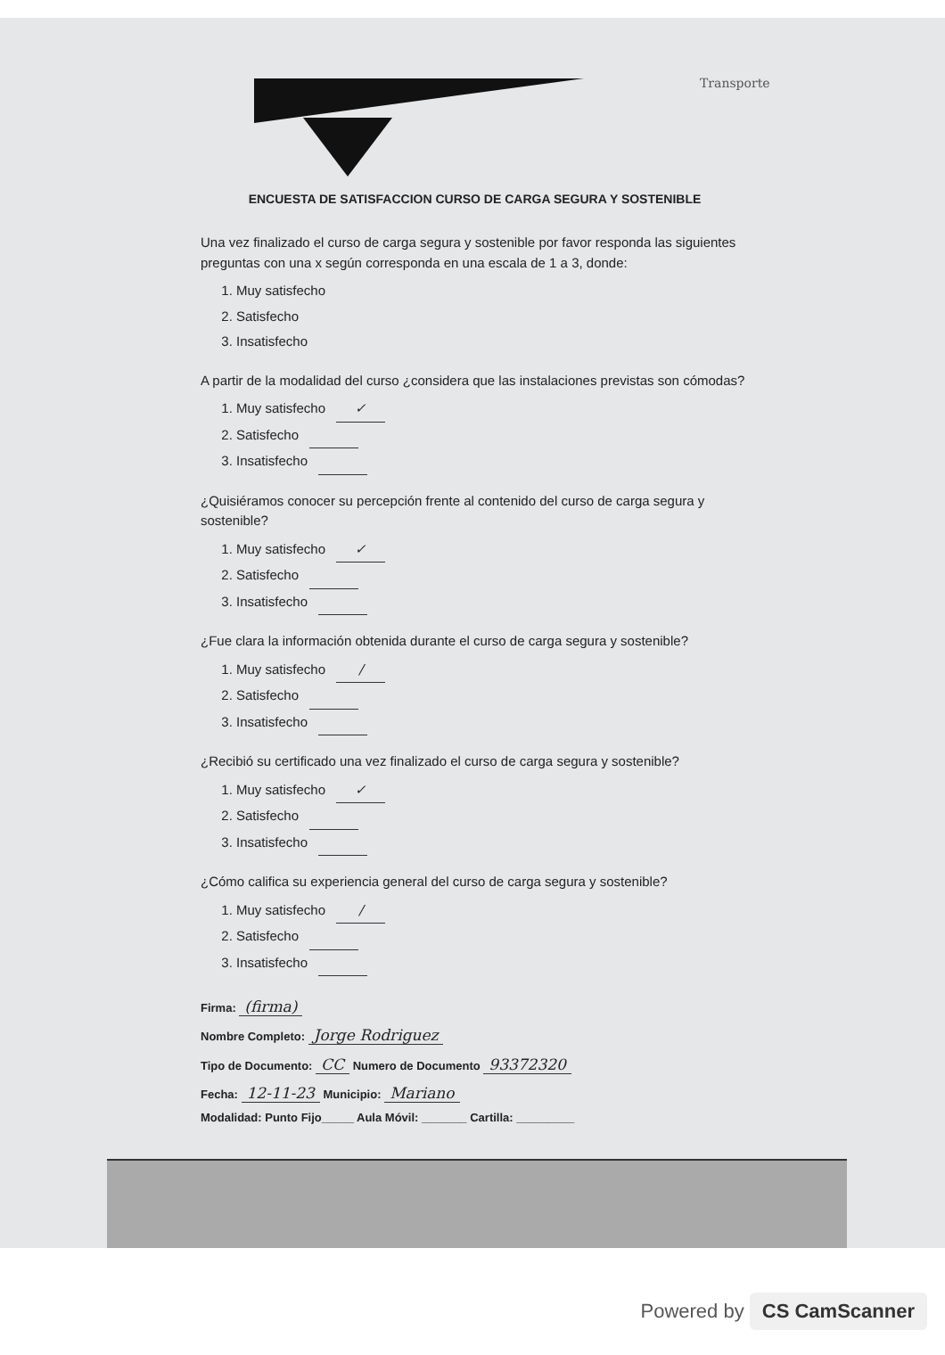Transporte
ENCUESTA DE SATISFACCION CURSO DE CARGA SEGURA Y SOSTENIBLE
Una vez finalizado el curso de carga segura y sostenible por favor responda las siguientes preguntas con una x según corresponda en una escala de 1 a 3, donde:
1. Muy satisfecho
2. Satisfecho
3. Insatisfecho
A partir de la modalidad del curso ¿considera que las instalaciones previstas son cómodas?
1. Muy satisfecho ✓
2. Satisfecho
3. Insatisfecho
¿Quisiéramos conocer su percepción frente al contenido del curso de carga segura y sostenible?
1. Muy satisfecho ✓
2. Satisfecho
3. Insatisfecho
¿Fue clara la información obtenida durante el curso de carga segura y sostenible?
1. Muy satisfecho /
2. Satisfecho
3. Insatisfecho
¿Recibió su certificado una vez finalizado el curso de carga segura y sostenible?
1. Muy satisfecho ✓
2. Satisfecho
3. Insatisfecho
¿Cómo califica su experiencia general del curso de carga segura y sostenible?
1. Muy satisfecho /
2. Satisfecho
3. Insatisfecho
Firma: (firma)
Nombre Completo: Jorge Rodriguez
Tipo de Documento: CC Numero de Documento 93372320
Fecha: 12-11-23 Municipio: Mariano
Modalidad: Punto Fijo_____ Aula Móvil: _______ Cartilla: _________
Powered by CS CamScanner